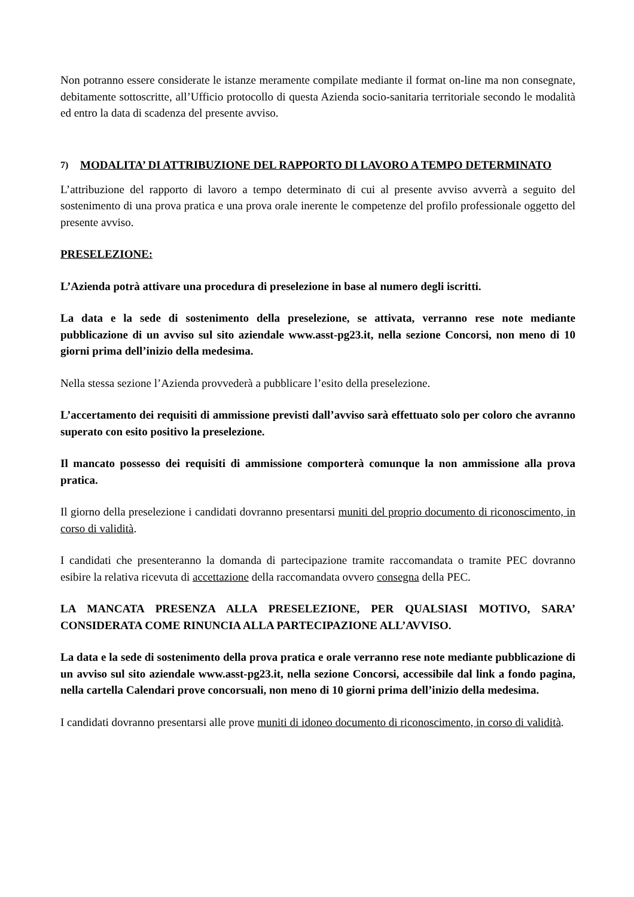Non potranno essere considerate le istanze meramente compilate mediante il format on-line ma non consegnate, debitamente sottoscritte, all’Ufficio protocollo di questa Azienda socio-sanitaria territoriale secondo le modalità ed entro la data di scadenza del presente avviso.
7) MODALITA’ DI ATTRIBUZIONE DEL RAPPORTO DI LAVORO A TEMPO DETERMINATO
L’attribuzione del rapporto di lavoro a tempo determinato di cui al presente avviso avverrà a seguito del sostenimento di una prova pratica e una prova orale inerente le competenze del profilo professionale oggetto del presente avviso.
PRESELEZIONE:
L’Azienda potrà attivare una procedura di preselezione in base al numero degli iscritti.
La data e la sede di sostenimento della preselezione, se attivata, verranno rese note mediante pubblicazione di un avviso sul sito aziendale www.asst-pg23.it, nella sezione Concorsi, non meno di 10 giorni prima dell’inizio della medesima.
Nella stessa sezione l’Azienda provvederà a pubblicare l’esito della preselezione.
L’accertamento dei requisiti di ammissione previsti dall’avviso sarà effettuato solo per coloro che avranno superato con esito positivo la preselezione.
Il mancato possesso dei requisiti di ammissione comporterà comunque la non ammissione alla prova pratica.
Il giorno della preselezione i candidati dovranno presentarsi muniti del proprio documento di riconoscimento, in corso di validità.
I candidati che presenteranno la domanda di partecipazione tramite raccomandata o tramite PEC dovranno esibire la relativa ricevuta di accettazione della raccomandata ovvero consegna della PEC.
LA MANCATA PRESENZA ALLA PRESELEZIONE, PER QUALSIASI MOTIVO, SARA’ CONSIDERATA COME RINUNCIA ALLA PARTECIPAZIONE ALL’AVVISO.
La data e la sede di sostenimento della prova pratica e orale verranno rese note mediante pubblicazione di un avviso sul sito aziendale www.asst-pg23.it, nella sezione Concorsi, accessibile dal link a fondo pagina, nella cartella Calendari prove concorsuali, non meno di 10 giorni prima dell’inizio della medesima.
I candidati dovranno presentarsi alle prove muniti di idoneo documento di riconoscimento, in corso di validità.